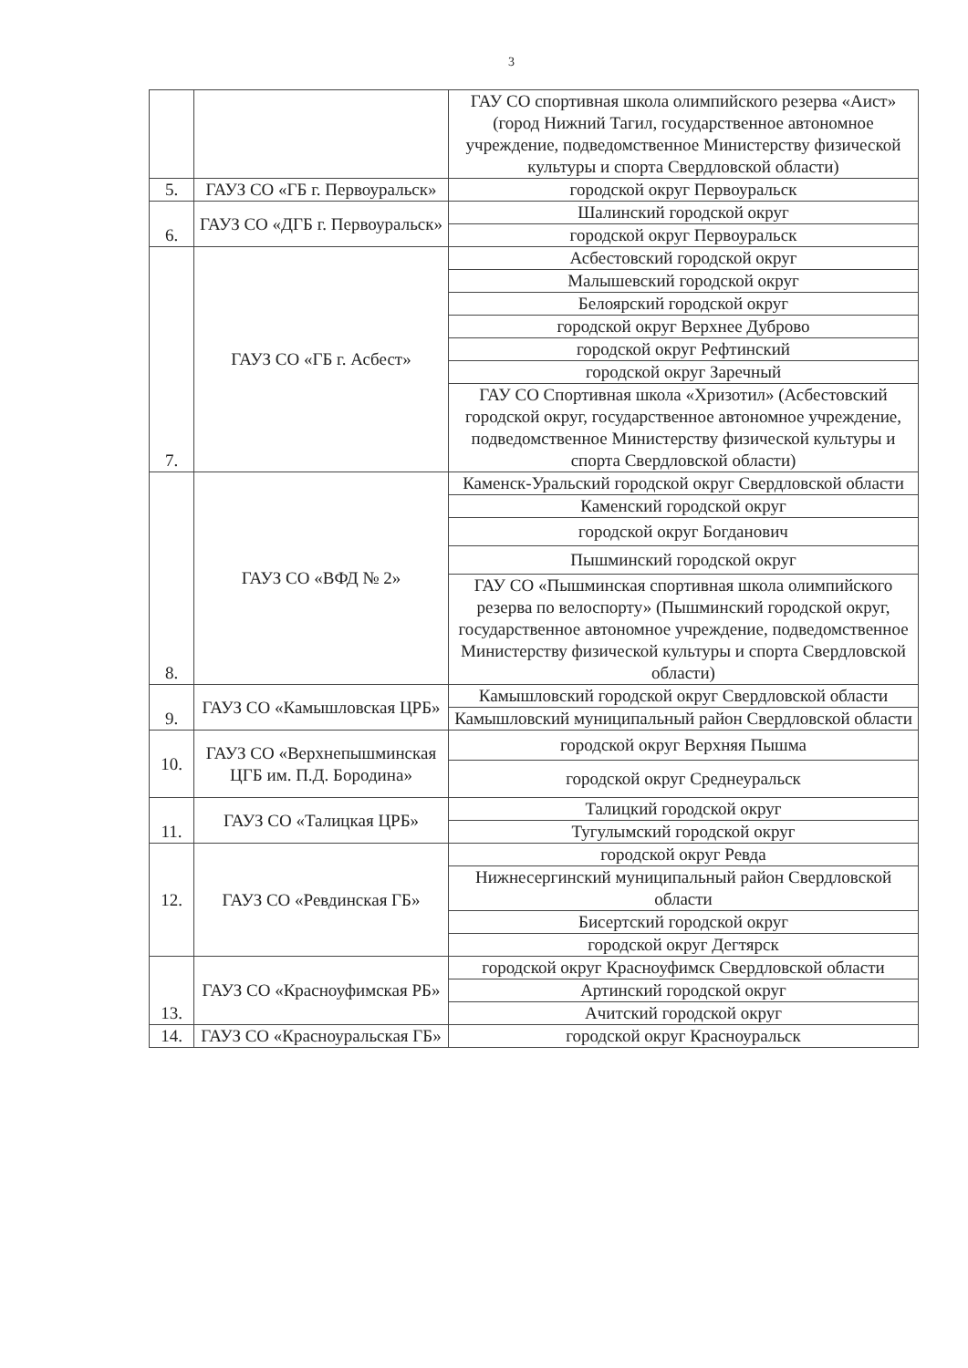3
| | | ГАУ СО спортивная школа олимпийского резерва «Аист» (город Нижний Тагил, государственное автономное учреждение, подведомственное Министерству физической культуры и спорта Свердловской области) |
| 5. | ГАУЗ СО «ГБ г. Первоуральск» | городской округ Первоуральск |
| 6. | ГАУЗ СО «ДГБ г. Первоуральск» | Шалинский городской округ |
| | | городской округ Первоуральск |
| 7. | ГАУЗ СО «ГБ г. Асбест» | Асбестовский городской округ |
| | | Малышевский городской округ |
| | | Белоярский городской округ |
| | | городской округ Верхнее Дуброво |
| | | городской округ Рефтинский |
| | | городской округ Заречный |
| | | ГАУ СО Спортивная школа «Хризотил» (Асбестовский городской округ, государственное автономное учреждение, подведомственное Министерству физической культуры и спорта Свердловской области) |
| 8. | ГАУЗ СО «ВФД № 2» | Каменск-Уральский городской округ Свердловской области |
| | | Каменский городской округ |
| | | городской округ Богданович |
| | | Пышминский городской округ |
| | | ГАУ СО «Пышминская спортивная школа олимпийского резерва по велоспорту» (Пышминский городской округ, государственное автономное учреждение, подведомственное Министерству физической культуры и спорта Свердловской области) |
| 9. | ГАУЗ СО «Камышловская ЦРБ» | Камышловский городской округ Свердловской области |
| | | Камышловский муниципальный район Свердловской области |
| 10. | ГАУЗ СО «Верхнепышминская ЦГБ им. П.Д. Бородина» | городской округ Верхняя Пышма |
| | | городской округ Среднеуральск |
| 11. | ГАУЗ СО «Талицкая ЦРБ» | Талицкий городской округ |
| | | Тугулымский городской округ |
| 12. | ГАУЗ СО «Ревдинская ГБ» | городской округ Ревда |
| | | Нижнесергинский муниципальный район Свердловской области |
| | | Бисертский городской округ |
| | | городской округ Дегтярск |
| 13. | ГАУЗ СО «Красноуфимская РБ» | городской округ Красноуфимск Свердловской области |
| | | Артинский городской округ |
| | | Ачитский городской округ |
| 14. | ГАУЗ СО «Красноуральская ГБ» | городской округ Красноуральск |